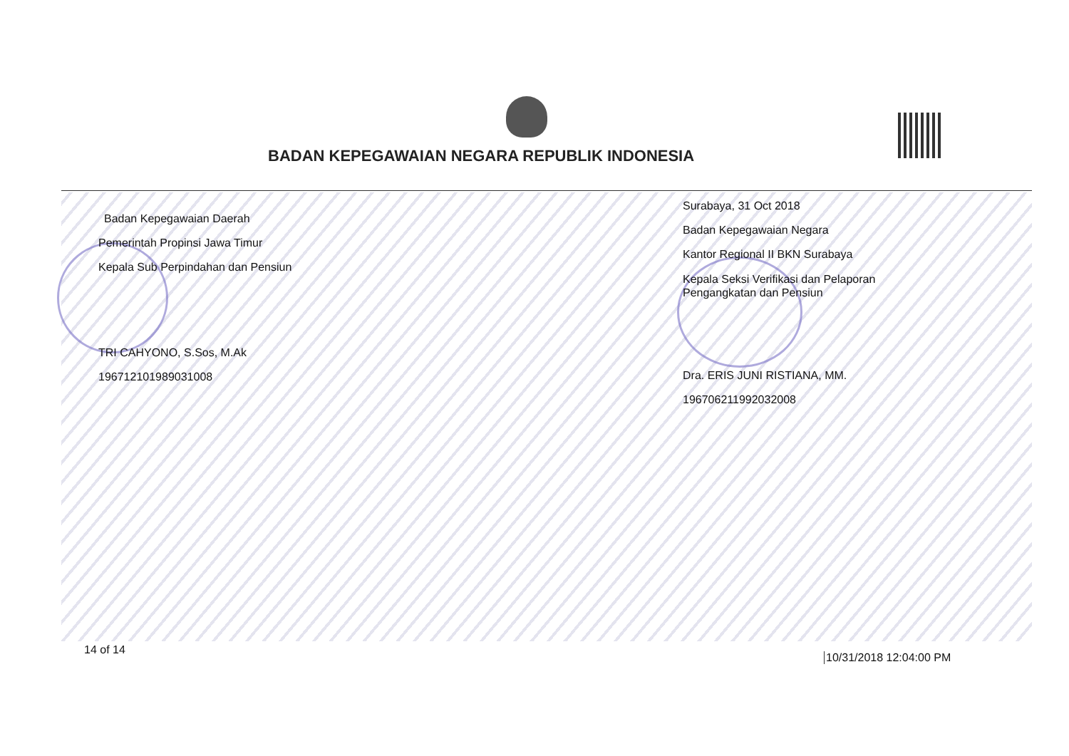BADAN KEPEGAWAIAN NEGARA REPUBLIK INDONESIA
Badan Kepegawaian Daerah
Pemerintah Propinsi Jawa Timur
Kepala Sub Perpindahan dan Pensiun
TRI CAHYONO, S.Sos, M.Ak
196712101989031008
Surabaya, 31 Oct 2018
Badan Kepegawaian Negara
Kantor Regional II BKN Surabaya
Kepala Seksi Verifikasi dan Pelaporan
Pengangkatan dan Pensiun
Dra. ERIS JUNI RISTIANA, MM.
196706211992032008
14 of 14
10/31/2018 12:04:00 PM